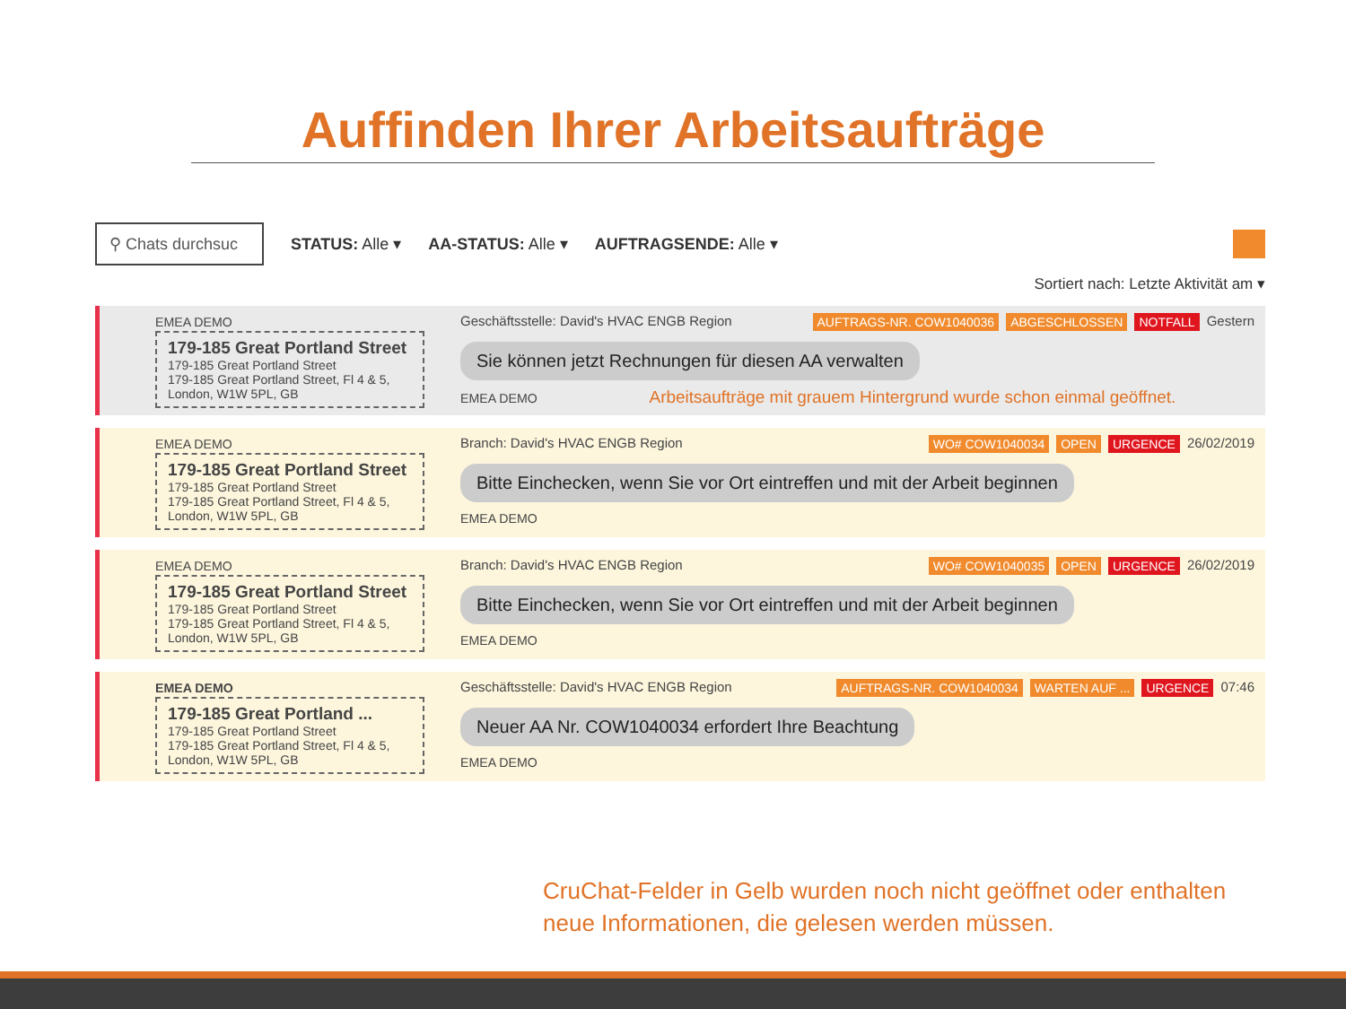Auffinden Ihrer Arbeitsaufträge
⚲ Chats durchsuc
STATUS: Alle ▾ AA-STATUS: Alle ▾ AUFTRAGSENDE: Alle ▾
Sortiert nach: Letzte Aktivität am ▾
EMEA DEMO
179-185 Great Portland Street
179-185 Great Portland Street
179-185 Great Portland Street, Fl 4 & 5, London, W1W 5PL, GB
Geschäftsstelle: David's HVAC ENGB Region AUFTRAGS-NR. COW1040036 ABGESCHLOSSEN NOTFALL Gestern
Sie können jetzt Rechnungen für diesen AA verwalten
EMEA DEMO Arbeitsaufträge mit grauem Hintergrund wurde schon einmal geöffnet.
EMEA DEMO
179-185 Great Portland Street
179-185 Great Portland Street
179-185 Great Portland Street, Fl 4 & 5, London, W1W 5PL, GB
Branch: David's HVAC ENGB Region WO# COW1040034 OPEN URGENCE 26/02/2019
Bitte Einchecken, wenn Sie vor Ort eintreffen und mit der Arbeit beginnen
EMEA DEMO
EMEA DEMO
179-185 Great Portland Street
179-185 Great Portland Street
179-185 Great Portland Street, Fl 4 & 5, London, W1W 5PL, GB
Branch: David's HVAC ENGB Region WO# COW1040035 OPEN URGENCE 26/02/2019
Bitte Einchecken, wenn Sie vor Ort eintreffen und mit der Arbeit beginnen
EMEA DEMO
EMEA DEMO
179-185 Great Portland ...
179-185 Great Portland Street
179-185 Great Portland Street, Fl 4 & 5, London, W1W 5PL, GB
Geschäftsstelle: David's HVAC ENGB Region AUFTRAGS-NR. COW1040034 WARTEN AUF ... URGENCE 07:46
Neuer AA Nr. COW1040034 erfordert Ihre Beachtung
EMEA DEMO
CruChat-Felder in Gelb wurden noch nicht geöffnet oder enthalten
neue Informationen, die gelesen werden müssen.